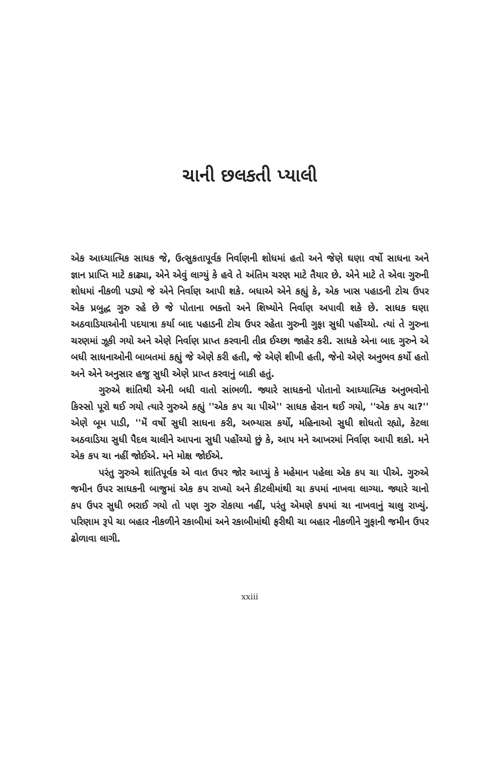ચાની છલકતી પ્યાલી
એક આધ્યાત્મિક સાધક જે, ઉત્સુકતાપૂર્વક નિર્વાણની શોધમાં હતો અને જેણે ઘણા વર્ષો સાધના અને જ્ઞાન પ્રાપ્તિ માટે કાઢ્યા, એને એવું લાગ્યું કે હવે તે અંતિમ ચરણ માટે તૈયાર છે. એને માટે તે એવા ગુરુની શોધમાં નીકળી પડ્યો જે એને નિર્વાણ આપી શકે. બધાએ એને કહ્યું કે, એક ખાસ પહાડની ટોચ ઉપર એક પ્રબુદ્ધ ગુરુ રહે છે જે પોતાના ભક્તો અને શિષ્યોને નિર્વાણ અપાવી શકે છે. સાધક ઘણા અઠવાડિયાઓની પદયાત્રા કર્યા બાદ પહાડની ટોચ ઉપર રહેતા ગુરુની ગુફા સુધી પહોંચ્યો. ત્યાં તે ગુરુના ચરણમાં ઝૂકી ગયો અને એણે નિર્વાણ પ્રાપ્ત કરવાની તીવ્ર ઈચ્છા જાહેર કરી. સાધકે એના બાદ ગુરુને એ બધી સાધનાઓની બાબતમાં કહ્યું જે એણે કરી હતી, જે એણે શીખી હતી, જેનો એણે અનુભવ કર્યો હતો અને એને અનુસાર હજુ સુધી એણે પ્રાપ્ત કરવાનું બાકી હતું.
ગુરુએ શાંતિથી એની બધી વાતો સાંભળી. જ્યારે સાધકનો પોતાનો આધ્યાત્મિક અનુભવોનો કિસ્સો પૂરો થઈ ગયો ત્યારે ગુરુએ કહ્યું ''એક કપ ચા પીએ'' સાધક હેરાન થઈ ગયો, ''એક કપ ચા?'' એણે બૂમ પાડી, ''મેં વર્ષો સુધી સાધના કરી, અભ્યાસ કર્યો, મહિનાઓ સુધી શોધતો રહ્યો, કેટલા અઠવાડિયા સુધી પૈદલ ચાલીને આપના સુધી પહોંચ્યો છું કે, આપ મને આખરમાં નિર્વાણ આપી શકો. મને એક કપ ચા નહીં જોઈએ. મને મોક્ષ જોઈએ.
પરંતુ ગુરુએ શાંતિપૂર્વક એ વાત ઉપર જોર આપ્યું કે મહેમાન પહેલા એક કપ ચા પીએ. ગુરુએ જમીન ઉપર સાધકની બાજુમાં એક કપ રાખ્યો અને કીટલીમાંથી ચા કપમાં નાખવા લાગ્યા. જ્યારે ચાનો કપ ઉપર સુધી ભરાઈ ગયો તો પણ ગુરુ રોકાયા નહીં, પરંતુ એમણે કપમાં ચા નાખવાનું ચાલુ રાખ્યું. પરિણામ રૂપે ચા બહાર નીકળીને રકાબીમાં અને રકાબીમાંથી ફરીથી ચા બહાર નીકળીને ગુફાની જમીન ઉપર ઢોળાવા લાગી.
xxiii